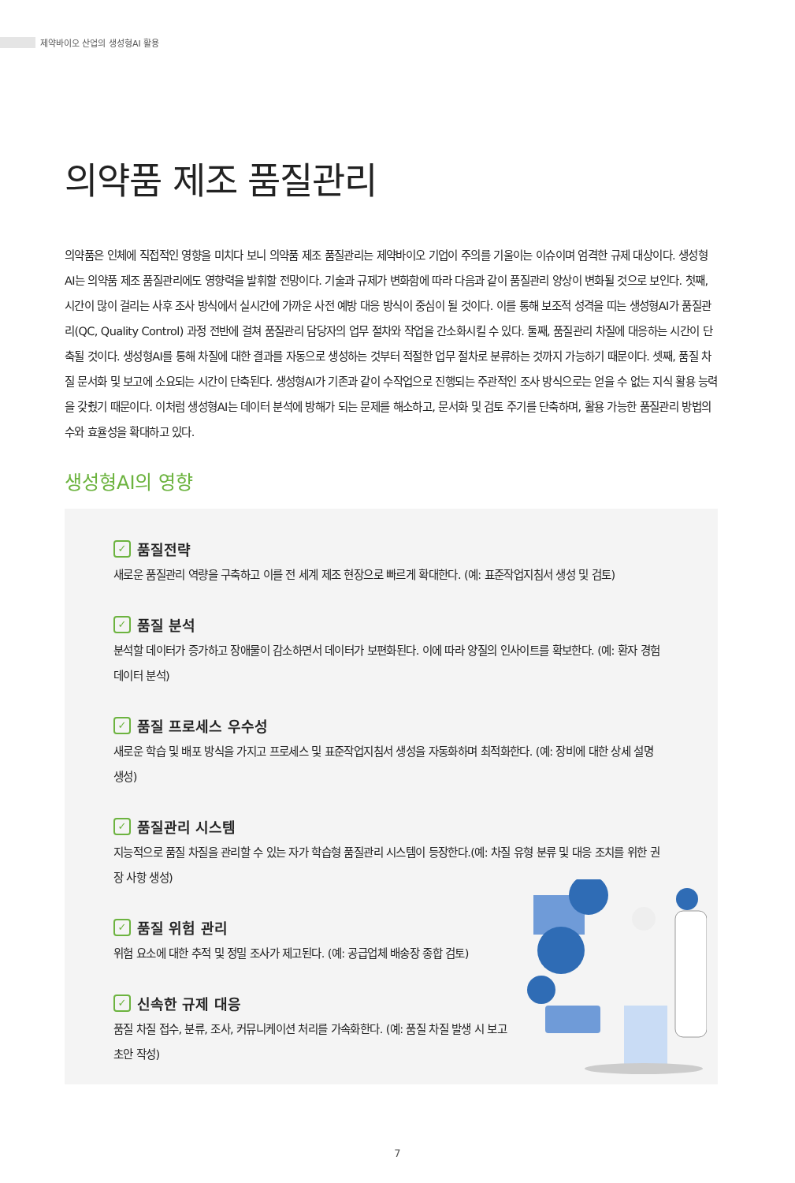제약바이오 산업의 생성형AI 활용
의약품 제조 품질관리
의약품은 인체에 직접적인 영향을 미치다 보니 의약품 제조 품질관리는 제약바이오 기업이 주의를 기울이는 이슈이며 엄격한 규제 대상이다. 생성형AI는 의약품 제조 품질관리에도 영향력을 발휘할 전망이다. 기술과 규제가 변화함에 따라 다음과 같이 품질관리 양상이 변화될 것으로 보인다. 첫째, 시간이 많이 걸리는 사후 조사 방식에서 실시간에 가까운 사전 예방 대응 방식이 중심이 될 것이다. 이를 통해 보조적 성격을 띠는 생성형AI가 품질관리(QC, Quality Control) 과정 전반에 걸쳐 품질관리 담당자의 업무 절차와 작업을 간소화시킬 수 있다. 둘째, 품질관리 차질에 대응하는 시간이 단축될 것이다. 생성형AI를 통해 차질에 대한 결과를 자동으로 생성하는 것부터 적절한 업무 절차로 분류하는 것까지 가능하기 때문이다. 셋째, 품질 차질 문서화 및 보고에 소요되는 시간이 단축된다. 생성형AI가 기존과 같이 수작업으로 진행되는 주관적인 조사 방식으로는 얻을 수 없는 지식 활용 능력을 갖췄기 때문이다. 이처럼 생성형AI는 데이터 분석에 방해가 되는 문제를 해소하고, 문서화 및 검토 주기를 단축하며, 활용 가능한 품질관리 방법의 수와 효율성을 확대하고 있다.
생성형AI의 영향
✓ 품질전략
새로운 품질관리 역량을 구축하고 이를 전 세계 제조 현장으로 빠르게 확대한다. (예: 표준작업지침서 생성 및 검토)
✓ 품질 분석
분석할 데이터가 증가하고 장애물이 감소하면서 데이터가 보편화된다. 이에 따라 양질의 인사이트를 확보한다. (예: 환자 경험 데이터 분석)
✓ 품질 프로세스 우수성
새로운 학습 및 배포 방식을 가지고 프로세스 및 표준작업지침서 생성을 자동화하며 최적화한다. (예: 장비에 대한 상세 설명 생성)
✓ 품질관리 시스템
지능적으로 품질 차질을 관리할 수 있는 자가 학습형 품질관리 시스템이 등장한다.(예: 차질 유형 분류 및 대응 조치를 위한 권장 사항 생성)
✓ 품질 위험 관리
위험 요소에 대한 추적 및 정밀 조사가 제고된다. (예: 공급업체 배송장 종합 검토)
✓ 신속한 규제 대응
품질 차질 접수, 분류, 조사, 커뮤니케이션 처리를 가속화한다. (예: 품질 차질 발생 시 보고 초안 작성)
7